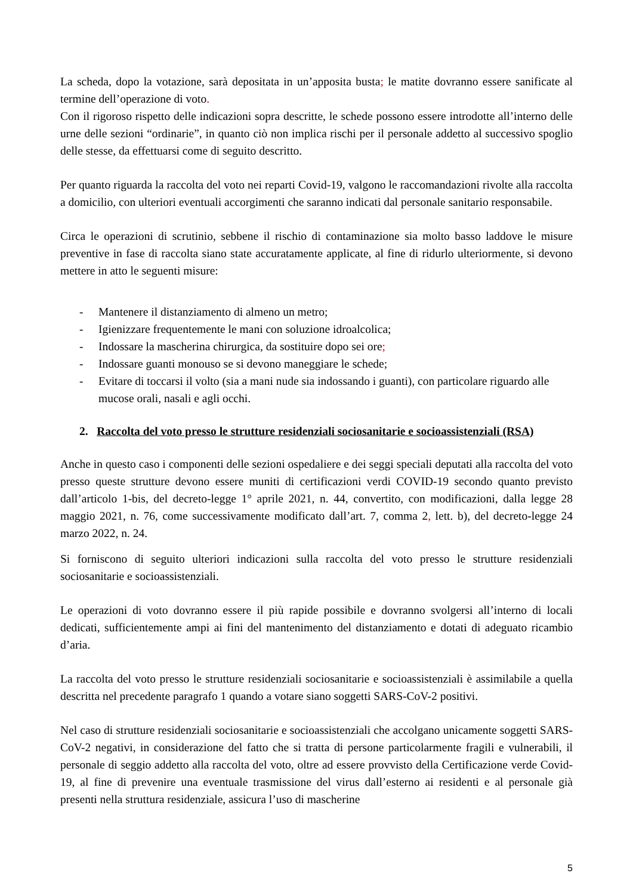La scheda, dopo la votazione, sarà depositata in un’apposita busta; le matite dovranno essere sanificate al termine dell’operazione di voto.
Con il rigoroso rispetto delle indicazioni sopra descritte, le schede possono essere introdotte all’interno delle urne delle sezioni “ordinarie”, in quanto ciò non implica rischi per il personale addetto al successivo spoglio delle stesse, da effettuarsi come di seguito descritto.
Per quanto riguarda la raccolta del voto nei reparti Covid-19, valgono le raccomandazioni rivolte alla raccolta a domicilio, con ulteriori eventuali accorgimenti che saranno indicati dal personale sanitario responsabile.
Circa le operazioni di scrutinio, sebbene il rischio di contaminazione sia molto basso laddove le misure preventive in fase di raccolta siano state accuratamente applicate, al fine di ridurlo ulteriormente, si devono mettere in atto le seguenti misure:
- Mantenere il distanziamento di almeno un metro;
- Igienizzare frequentemente le mani con soluzione idroalcolica;
- Indossare la mascherina chirurgica, da sostituire dopo sei ore;
- Indossare guanti monouso se si devono maneggiare le schede;
- Evitare di toccarsi il volto (sia a mani nude sia indossando i guanti), con particolare riguardo alle mucose orali, nasali e agli occhi.
2. Raccolta del voto presso le strutture residenziali sociosanitarie e socioassistenziali (RSA)
Anche in questo caso i componenti delle sezioni ospedaliere e dei seggi speciali deputati alla raccolta del voto presso queste strutture devono essere muniti di certificazioni verdi COVID-19 secondo quanto previsto dall’articolo 1-bis, del decreto-legge 1° aprile 2021, n. 44, convertito, con modificazioni, dalla legge 28 maggio 2021, n. 76, come successivamente modificato dall’art. 7, comma 2, lett. b), del decreto-legge 24 marzo 2022, n. 24.
Si forniscono di seguito ulteriori indicazioni sulla raccolta del voto presso le strutture residenziali sociosanitarie e socioassistenziali.
Le operazioni di voto dovranno essere il più rapide possibile e dovranno svolgersi all’interno di locali dedicati, sufficientemente ampi ai fini del mantenimento del distanziamento e dotati di adeguato ricambio d’aria.
La raccolta del voto presso le strutture residenziali sociosanitarie e socioassistenziali è assimilabile a quella descritta nel precedente paragrafo 1 quando a votare siano soggetti SARS-CoV-2 positivi.
Nel caso di strutture residenziali sociosanitarie e socioassistenziali che accolgano unicamente soggetti SARS-CoV-2 negativi, in considerazione del fatto che si tratta di persone particolarmente fragili e vulnerabili, il personale di seggio addetto alla raccolta del voto, oltre ad essere provvisto della Certificazione verde Covid-19, al fine di prevenire una eventuale trasmissione del virus dall’esterno ai residenti e al personale già presenti nella struttura residenziale, assicura l’uso di mascherine
5